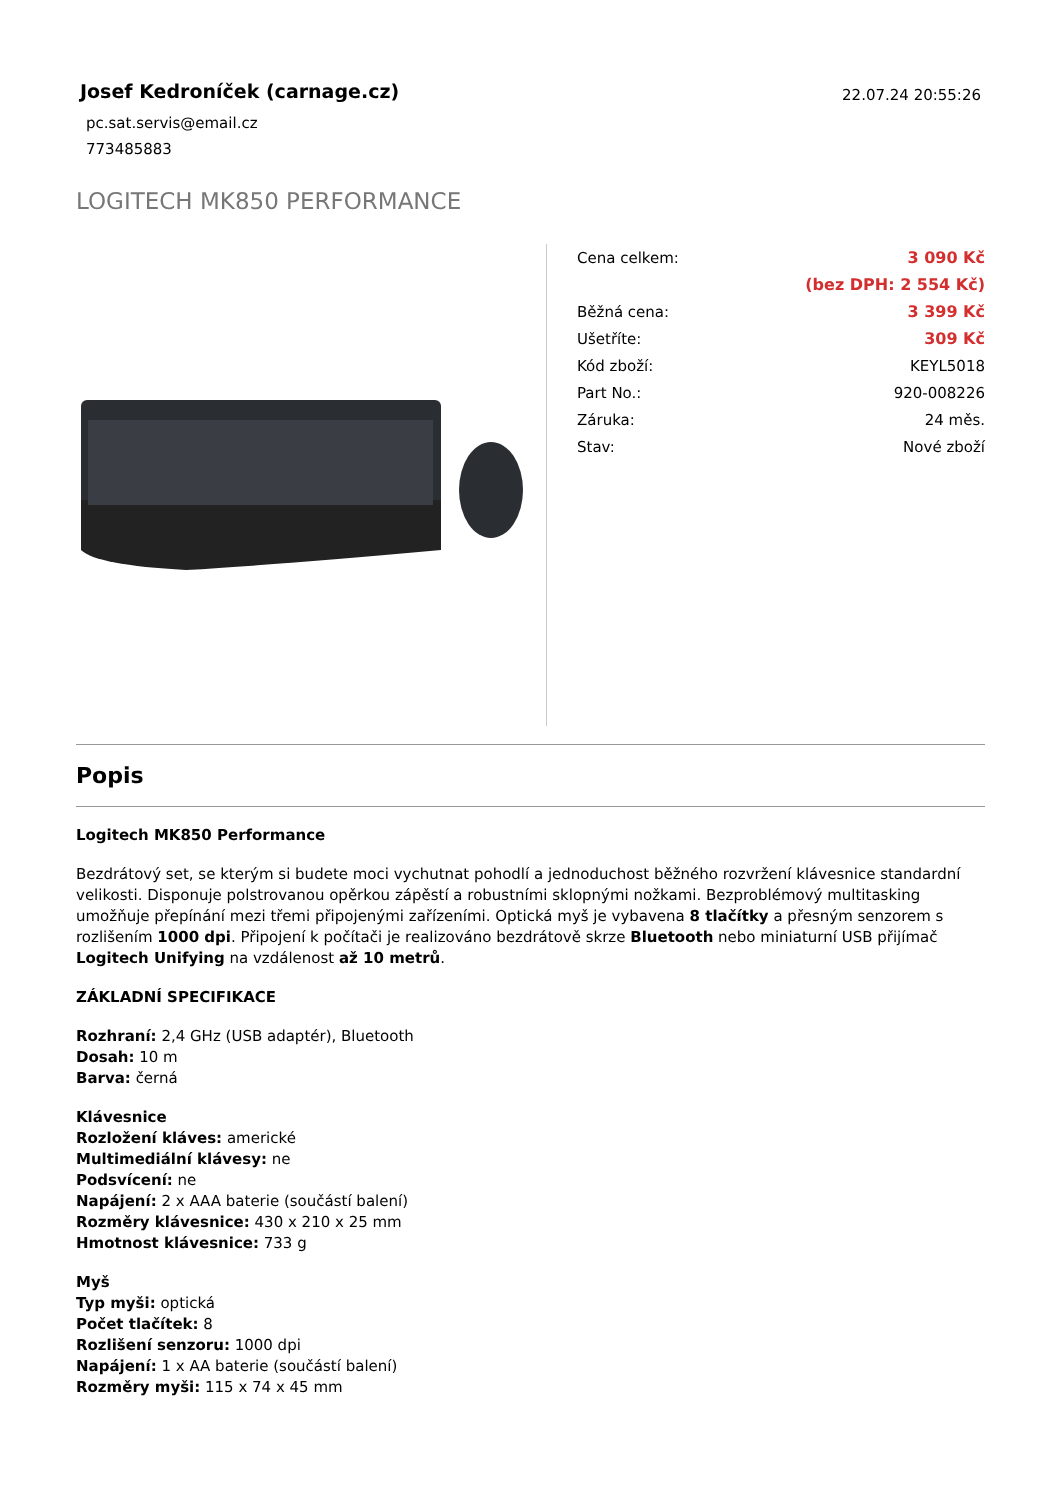Josef Kedroníček (carnage.cz)
pc.sat.servis@email.cz
773485883
22.07.24 20:55:26
LOGITECH MK850 PERFORMANCE
| Cena celkem: | 3 090 Kč |
| | (bez DPH: 2 554 Kč) |
| Běžná cena: | 3 399 Kč |
| Ušetříte: | 309 Kč |
| Kód zboží: | KEYL5018 |
| Part No.: | 920-008226 |
| Záruka: | 24 měs. |
| Stav: | Nové zboží |
Popis
Logitech MK850 Performance
Bezdrátový set, se kterým si budete moci vychutnat pohodlí a jednoduchost běžného rozvržení klávesnice standardní velikosti. Disponuje polstrovanou opěrkou zápěstí a robustními sklopnými nožkami. Bezproblémový multitasking umožňuje přepínání mezi třemi připojenými zařízeními. Optická myš je vybavena 8 tlačítky a přesným senzorem s rozlišením 1000 dpi. Připojení k počítači je realizováno bezdrátově skrze Bluetooth nebo miniaturní USB přijímač Logitech Unifying na vzdálenost až 10 metrů.
ZÁKLADNÍ SPECIFIKACE
Rozhraní: 2,4 GHz (USB adaptér), Bluetooth
Dosah: 10 m
Barva: černá
Klávesnice
Rozložení kláves: americké
Multimediální klávesy: ne
Podsvícení: ne
Napájení: 2 x AAA baterie (součástí balení)
Rozměry klávesnice: 430 x 210 x 25 mm
Hmotnost klávesnice: 733 g
Myš
Typ myši: optická
Počet tlačítek: 8
Rozlišení senzoru: 1000 dpi
Napájení: 1 x AA baterie (součástí balení)
Rozměry myši: 115 x 74 x 45 mm